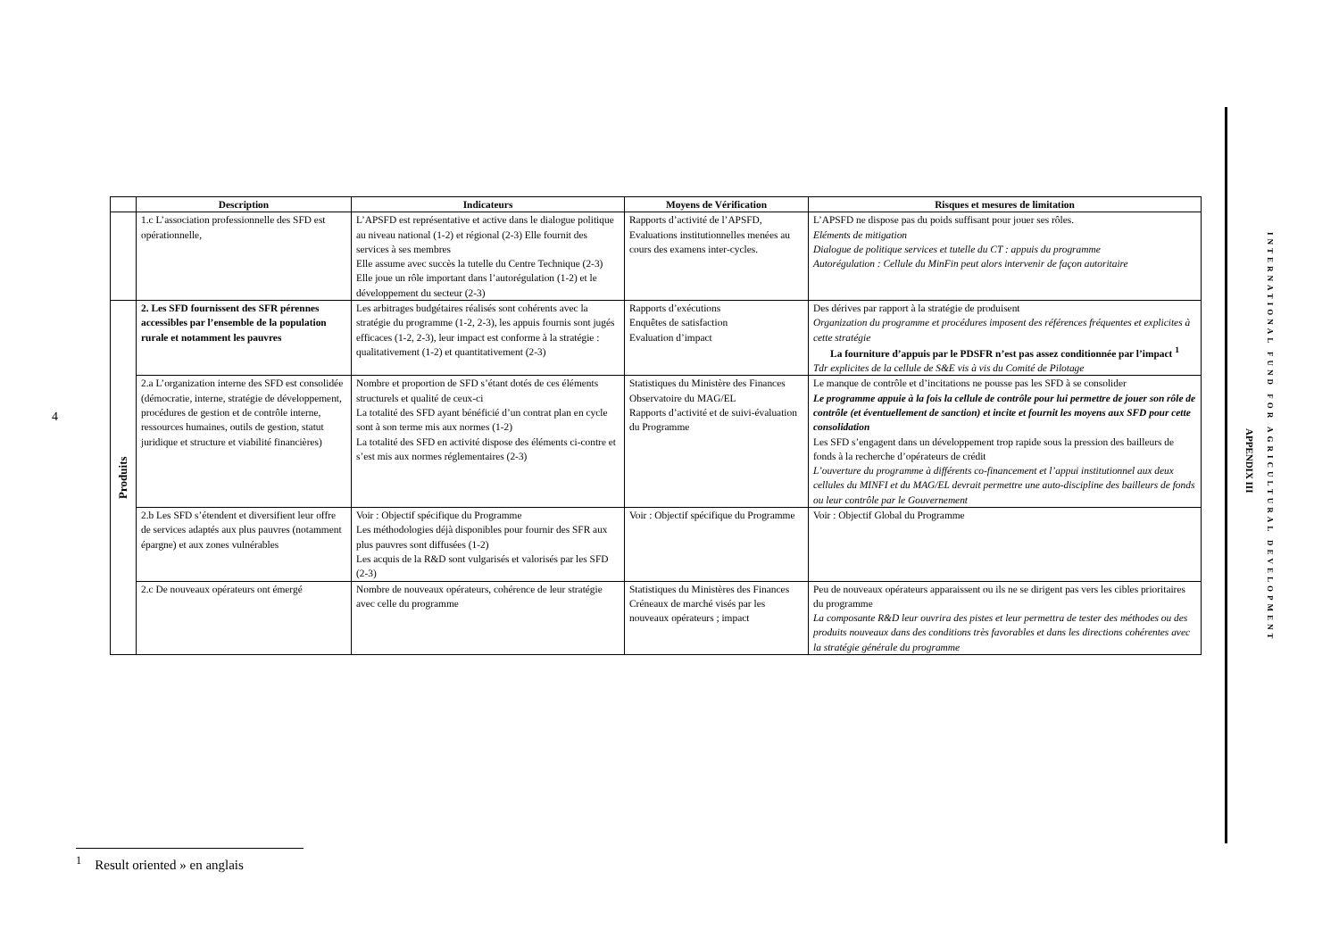4
| | Description | Indicateurs | Moyens de Vérification | Risques et mesures de limitation |
| --- | --- | --- | --- | --- |
| | 1.c L’association professionnelle des SFD est opérationnelle, | L’APSFD est représentative et active dans le dialogue politique au niveau national (1-2) et régional (2-3) Elle fournit des services à ses membres Elle assume avec succès la tutelle du Centre Technique (2-3) Elle joue un rôle important dans l’autorégulation (1-2) et le développement du secteur (2-3) | Rapports d’activité de l’APSFD, Evaluations institutionnelles menées au cours des examens inter-cycles. | L’APSFD ne dispose pas du poids suffisant pour jouer ses rôles. Eléments de mitigation Dialogue de politique services et tutelle du CT : appuis du programme Autorégulation : Cellule du MinFin peut alors intervenir de façon autoritaire |
| Produits | 2. Les SFD fournissent des SFR pérennes accessibles par l’ensemble de la population rurale et notamment les pauvres | Les arbitrages budgétaires réalisés sont cohérents avec la stratégie du programme (1-2, 2-3), les appuis fournis sont jugés efficaces (1-2, 2-3), leur impact est conforme à la stratégie : qualitativement (1-2) et quantitativement (2-3) | Rapports d’exécutions Enquêtes de satisfaction Evaluation d’impact | Des dérives par rapport à la stratégie de produisent Organization du programme et procédures imposent des références fréquentes et explicites à cette stratégie La fourniture d’appuis par le PDSFR n’est pas assez conditionnée par l’impact <sup>1</sup> Tdr explicites de la cellule de S&E vis à vis du Comité de Pilotage |
| | 2.a L’organization interne des SFD est consolidée (démocratie, interne, stratégie de développement, procédures de gestion et de contrôle interne, ressources humaines, outils de gestion, statut juridique et structure et viabilité financières) | Nombre et proportion de SFD s’étant dotés de ces éléments structurels et qualité de ceux-ci La totalité des SFD ayant bénéficié d’un contrat plan en cycle sont à son terme mis aux normes (1-2) La totalité des SFD en activité dispose des éléments ci-contre et s’est mis aux normes réglementaires (2-3) | Statistiques du Ministère des Finances Observatoire du MAG/EL Rapports d’activité et de suivi-évaluation du Programme | Le manque de contrôle et d’incitations ne pousse pas les SFD à se consolider Le programme appuie à la fois la cellule de contrôle pour lui permettre de jouer son rôle de contrôle (et éventuellement de sanction) et incite et fournit les moyens aux SFD pour cette consolidation Les SFD s’engagent dans un développement trop rapide sous la pression des bailleurs de fonds à la recherche d’opérateurs de crédit L’ouverture du programme à différents co-financement et l’appui institutionnel aux deux cellules du MINFI et du MAG/EL devrait permettre une auto-discipline des bailleurs de fonds ou leur contrôle par le Gouvernement |
| | 2.b Les SFD s’étendent et diversifient leur offre de services adaptés aux plus pauvres (notamment épargne) et aux zones vulnérables | Voir : Objectif spécifique du Programme Les méthodologies déjà disponibles pour fournir des SFR aux plus pauvres sont diffusées (1-2) Les acquis de la R&D sont vulgarisés et valorisés par les SFD (2-3) | Voir : Objectif spécifique du Programme | Voir : Objectif Global du Programme |
| | 2.c De nouveaux opérateurs ont émergé | Nombre de nouveaux opérateurs, cohérence de leur stratégie avec celle du programme | Statistiques du Ministères des Finances Créneaux de marché visés par les nouveaux opérateurs ; impact | Peu de nouveaux opérateurs apparaissent ou ils ne se dirigent pas vers les cibles prioritaires du programme La composante R&D leur ouvrira des pistes et leur permettra de tester des méthodes ou des produits nouveaux dans des conditions très favorables et dans les directions cohérentes avec la stratégie générale du programme |
APPENDIX III
INTERNATIONAL FUND FOR AGRICULTURAL DEVELOPMENT
<sup>1</sup> Result oriented » en anglais